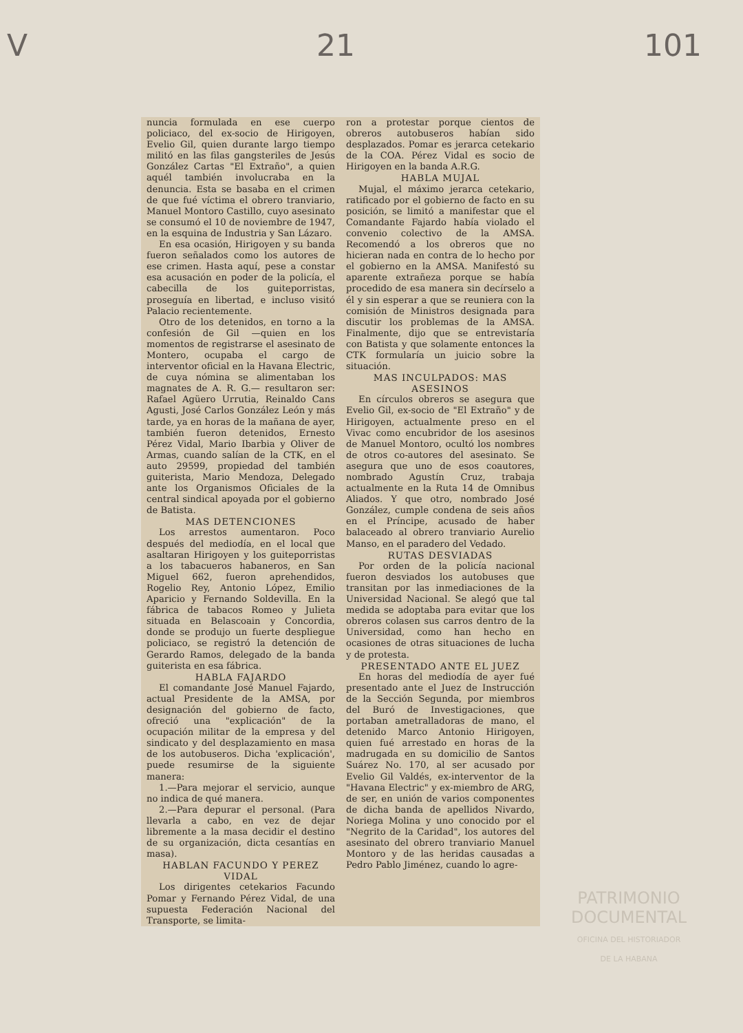V 21 101
nuncia formulada en ese cuerpo policiaco, del ex-socio de Hirigoyen, Evelio Gil, quien durante largo tiempo militó en las filas gangsteriles de Jesús González Cartas "El Extraño", a quien aquél también involucraba en la denuncia. Esta se basaba en el crimen de que fué víctima el obrero tranviario, Manuel Montoro Castillo, cuyo asesinato se consumó el 10 de noviembre de 1947, en la esquina de Industria y San Lázaro.
En esa ocasión, Hirigoyen y su banda fueron señalados como los autores de ese crimen. Hasta aquí, pese a constar esa acusación en poder de la policía, el cabecilla de los guiteporristas, proseguía en libertad, e incluso visitó Palacio recientemente.
Otro de los detenidos, en torno a la confesión de Gil —quien en los momentos de registrarse el asesinato de Montero, ocupaba el cargo de interventor oficial en la Havana Electric, de cuya nómina se alimentaban los magnates de A. R. G.— resultaron ser: Rafael Agüero Urrutia, Reinaldo Cans Agusti, José Carlos González León y más tarde, ya en horas de la mañana de ayer, también fueron detenidos, Ernesto Pérez Vidal, Mario Ibarbia y Oliver de Armas, cuando salían de la CTK, en el auto 29599, propiedad del también guiterista, Mario Mendoza, Delegado ante los Organismos Oficiales de la central sindical apoyada por el gobierno de Batista.
MAS DETENCIONES
Los arrestos aumentaron. Poco después del mediodía, en el local que asaltaran Hirigoyen y los guiteporristas a los tabacueros habaneros, en San Miguel 662, fueron aprehendidos, Rogelio Rey, Antonio López, Emilio Aparicio y Fernando Soldevilla. En la fábrica de tabacos Romeo y Julieta situada en Belascoain y Concordia, donde se produjo un fuerte despliegue policiaco, se registró la detención de Gerardo Ramos, delegado de la banda guiterista en esa fábrica.
HABLA FAJARDO
El comandante José Manuel Fajardo, actual Presidente de la AMSA, por designación del gobierno de facto, ofreció una "explicación" de la ocupación militar de la empresa y del sindicato y del desplazamiento en masa de los autobuseros. Dicha 'explicación', puede resumirse de la siguiente manera:
1.—Para mejorar el servicio, aunque no indica de qué manera.
2.—Para depurar el personal. (Para llevarla a cabo, en vez de dejar libremente a la masa decidir el destino de su organización, dicta cesantías en masa).
HABLAN FACUNDO Y PEREZ VIDAL
Los dirigentes cetekarios Facundo Pomar y Fernando Pérez Vidal, de una supuesta Federación Nacional del Transporte, se limita-
ron a protestar porque cientos de obreros autobuseros habían sido desplazados. Pomar es jerarca cetekario de la COA. Pérez Vidal es socio de Hirigoyen en la banda A.R.G.
HABLA MUJAL
Mujal, el máximo jerarca cetekario, ratificado por el gobierno de facto en su posición, se limitó a manifestar que el Comandante Fajardo había violado el convenio colectivo de la AMSA. Recomendó a los obreros que no hicieran nada en contra de lo hecho por el gobierno en la AMSA. Manifestó su aparente extrañeza porque se había procedido de esa manera sin decírselo a él y sin esperar a que se reuniera con la comisión de Ministros designada para discutir los problemas de la AMSA. Finalmente, dijo que se entrevistaría con Batista y que solamente entonces la CTK formularía un juicio sobre la situación.
MAS INCULPADOS: MAS ASESINOS
En círculos obreros se asegura que Evelio Gil, ex-socio de "El Extraño" y de Hirigoyen, actualmente preso en el Vivac como encubridor de los asesinos de Manuel Montoro, ocultó los nombres de otros co-autores del asesinato. Se asegura que uno de esos coautores, nombrado Agustín Cruz, trabaja actualmente en la Ruta 14 de Omnibus Aliados. Y que otro, nombrado José González, cumple condena de seis años en el Príncipe, acusado de haber balaceado al obrero tranviario Aurelio Manso, en el paradero del Vedado.
RUTAS DESVIADAS
Por orden de la policía nacional fueron desviados los autobuses que transitan por las inmediaciones de la Universidad Nacional. Se alegó que tal medida se adoptaba para evitar que los obreros colasen sus carros dentro de la Universidad, como han hecho en ocasiones de otras situaciones de lucha y de protesta.
PRESENTADO ANTE EL JUEZ
En horas del mediodía de ayer fué presentado ante el Juez de Instrucción de la Sección Segunda, por miembros del Buró de Investigaciones, que portaban ametralladoras de mano, el detenido Marco Antonio Hirigoyen, quien fué arrestado en horas de la madrugada en su domicilio de Santos Suárez No. 170, al ser acusado por Evelio Gil Valdés, ex-interventor de la "Havana Electric" y ex-miembro de ARG, de ser, en unión de varios componentes de dicha banda de apellidos Nivardo, Noriega Molina y uno conocido por el "Negrito de la Caridad", los autores del asesinato del obrero tranviario Manuel Montoro y de las heridas causadas a Pedro Pablo Jiménez, cuando lo agre-
PATRIMONIO
DOCUMENTAL
OFICINA DEL HISTORIADOR
DE LA HABANA